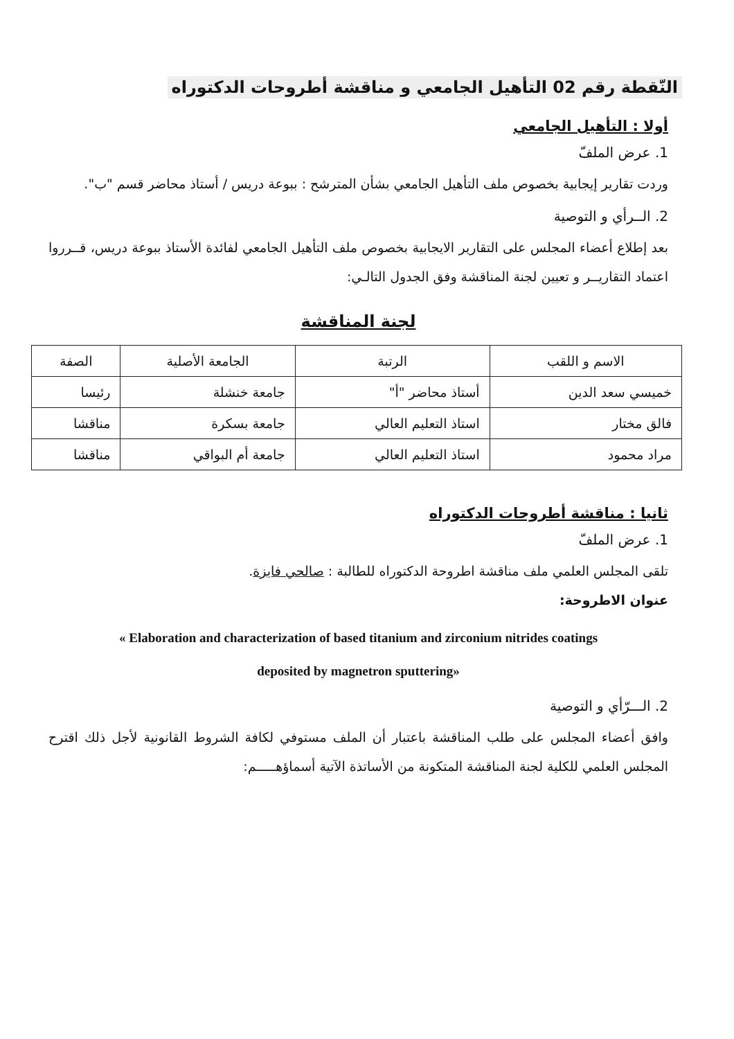النّقطة رقم 02 التأهيل الجامعي و مناقشة أطروحات الدكتوراه
أولا : التأهيل الجامعي
1. عرض الملفّ
وردت تقارير إيجابية بخصوص ملف التأهيل الجامعي بشأن المترشح : ببوعة دريس / أستاذ محاضر قسم "ب".
2. الــرأي و التوصية
بعد إطلاع أعضاء المجلس على التقارير الايجابية بخصوص ملف التأهيل الجامعي لفائدة الأستاذ ببوعة دريس، قــرروا اعتماد التقاريــر و تعيين لجنة المناقشة وفق الجدول التالـي:
لجنة المناقشة
| الاسم و اللقب | الرتبة | الجامعة الأصلية | الصفة |
| --- | --- | --- | --- |
| خميسي سعد الدين | أستاذ محاضر "أ" | جامعة خنشلة | رئيسا |
| فالق مختار | استاذ التعليم العالي | جامعة بسكرة | مناقشا |
| مراد محمود | استاذ التعليم العالي | جامعة أم البواقي | مناقشا |
ثانيا : مناقشة أطروحات الدكتوراه
1. عرض الملفّ
تلقى المجلس العلمي ملف مناقشة اطروحة الدكتوراه للطالبة : صالحي فايزة.
عنوان الاطروحة:
« Elaboration and characterization of based titanium and zirconium nitrides coatings
deposited by magnetron sputtering»
2. الـــرّأي و التوصية
وافق أعضاء المجلس على طلب المناقشة باعتبار أن الملف مستوفي لكافة الشروط القانونية لأجل ذلك اقترح المجلس العلمي للكلية لجنة المناقشة المتكونة من الأساتذة الآتية أسماؤهـــــم: